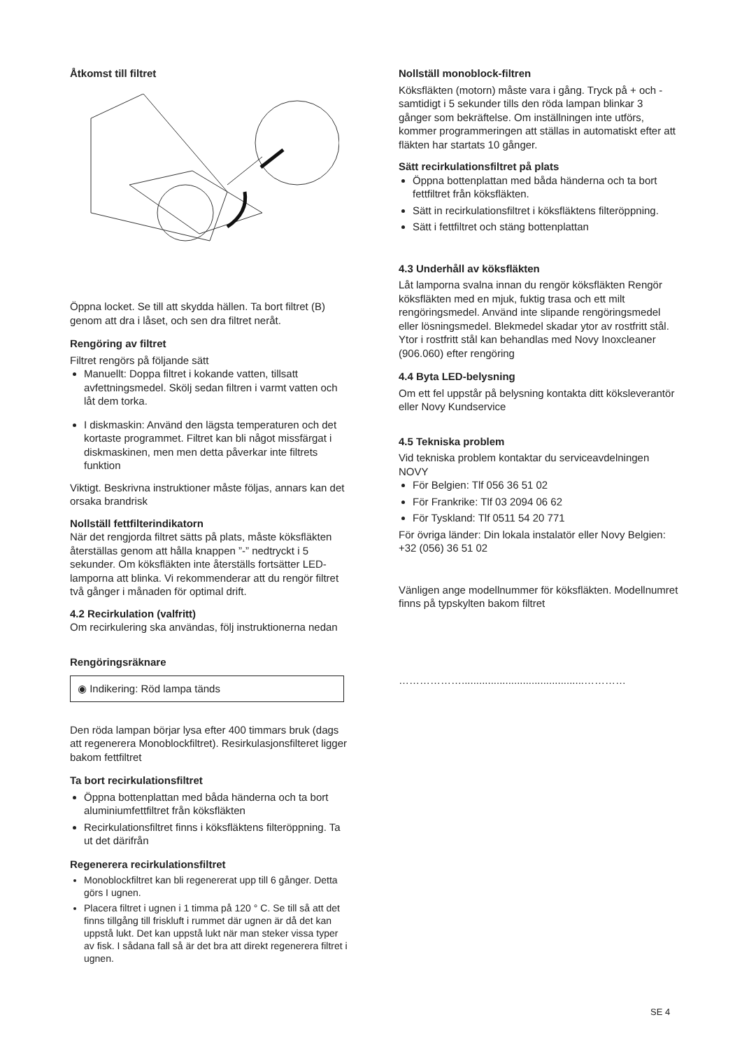Åtkomst till filtret
Öppna locket. Se till att skydda hällen. Ta bort filtret (B) genom att dra i låset, och sen dra filtret neråt.
Rengöring av filtret
Filtret rengörs på följande sätt
Manuellt: Doppa filtret i kokande vatten, tillsatt avfettningsmedel. Skölj sedan filtren i varmt vatten och låt dem torka.
I diskmaskin: Använd den lägsta temperaturen och det kortaste programmet. Filtret kan bli något missfärgat i diskmaskinen, men men detta påverkar inte filtrets funktion
Viktigt. Beskrivna instruktioner måste följas, annars kan det orsaka brandrisk
Nollställ fettfilterindikatorn
När det rengjorda filtret sätts på plats, måste köksfläkten återställas genom att hålla knappen ”-” nedtryckt i 5 sekunder. Om köksfläkten inte återställs fortsätter LED-lamporna att blinka. Vi rekommenderar att du rengör filtret två gånger i månaden för optimal drift.
4.2 Recirkulation (valfritt)
Om recirkulering ska användas, följ instruktionerna nedan
Rengöringsräknare
◉ Indikering: Röd lampa tänds
Den röda lampan börjar lysa efter 400 timmars bruk (dags att regenerera Monoblockfiltret). Resirkulasjonsfilteret ligger bakom fettfiltret
Ta bort recirkulationsfiltret
Öppna bottenplattan med båda händerna och ta bort aluminiumfettfiltret från köksfläkten
Recirkulationsfiltret finns i köksfläktens filteröppning. Ta ut det därifrån
Regenerera recirkulationsfiltret
Monoblockfiltret kan bli regenererat upp till 6 gånger. Detta görs I ugnen.
Placera filtret i ugnen i 1 timma på 120 ° C. Se till så att det finns tillgång till friskluft i rummet där ugnen är då det kan uppstå lukt. Det kan uppstå lukt när man steker vissa typer av fisk. I sådana fall så är det bra att direkt regenerera filtret i ugnen.
Nollställ monoblock-filtren
Köksfläkten (motorn) måste vara i gång. Tryck på + och - samtidigt i 5 sekunder tills den röda lampan blinkar 3 gånger som bekräftelse. Om inställningen inte utförs, kommer programmeringen att ställas in automatiskt efter att fläkten har startats 10 gånger.
Sätt recirkulationsfiltret på plats
Öppna bottenplattan med båda händerna och ta bort fettfiltret från köksfläkten.
Sätt in recirkulationsfiltret i köksfläktens filteröppning.
Sätt i fettfiltret och stäng bottenplattan
4.3 Underhåll av köksfläkten
Låt lamporna svalna innan du rengör köksfläkten Rengör köksfläkten med en mjuk, fuktig trasa och ett milt rengöringsmedel. Använd inte slipande rengöringsmedel eller lösningsmedel. Blekmedel skadar ytor av rostfritt stål. Ytor i rostfritt stål kan behandlas med Novy Inoxcleaner (906.060) efter rengöring
4.4 Byta LED-belysning
Om ett fel uppstår på belysning kontakta ditt kökslever­antör eller Novy Kundservice
4.5 Tekniska problem
Vid tekniska problem kontaktar du serviceavdelningen NOVY
För Belgien: Tlf 056 36 51 02
För Frankrike: Tlf 03 2094 06 62
För Tyskland: Tlf 0511 54 20 771
För övriga länder: Din lokala instalatör eller Novy Belgien: +32 (056) 36 51 02
Vänligen ange modellnummer för köksfläkten. Modellnumret finns på typskylten bakom filtret
………………..........................................…………
SE 4